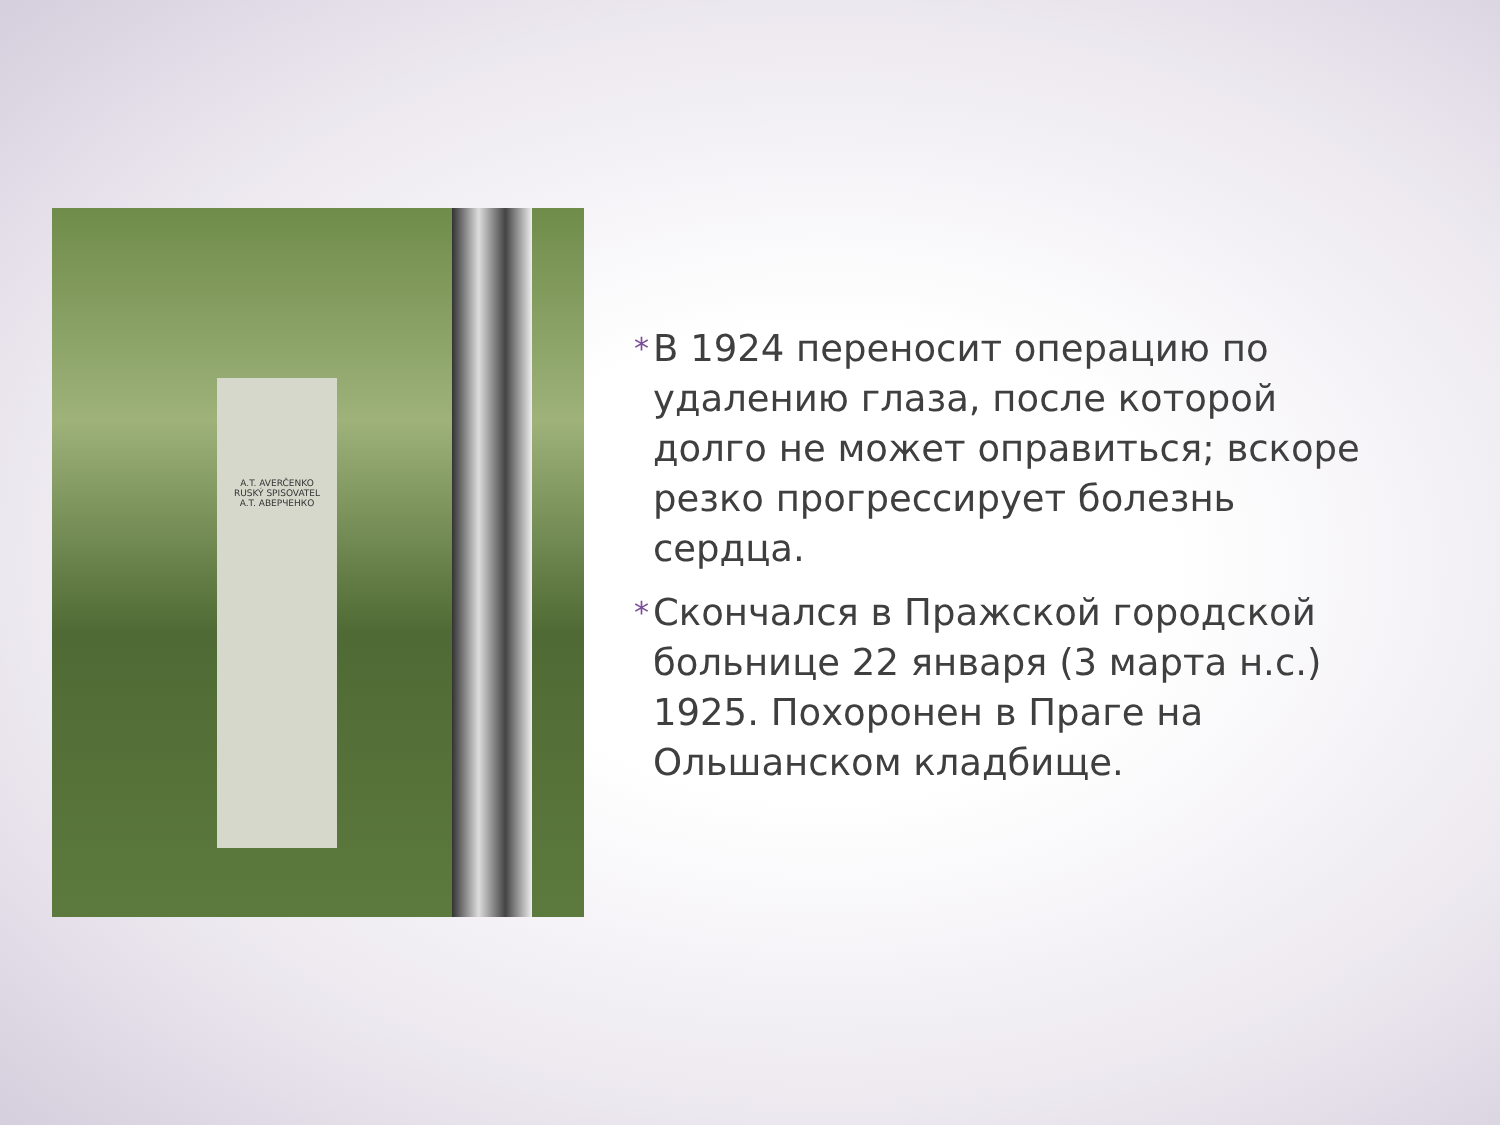A.T. AVERČENKO
RUSKÝ SPISOVATEL
A.T. АВЕРЧЕНКО
*
В 1924 переносит операцию по удалению глаза, после которой долго не может оправиться; вскоре резко прогрессирует болезнь сердца.
*
Скончался в Пражской городской больнице 22 января (3 марта н.с.) 1925. Похоронен в Праге на Ольшанском кладбище.